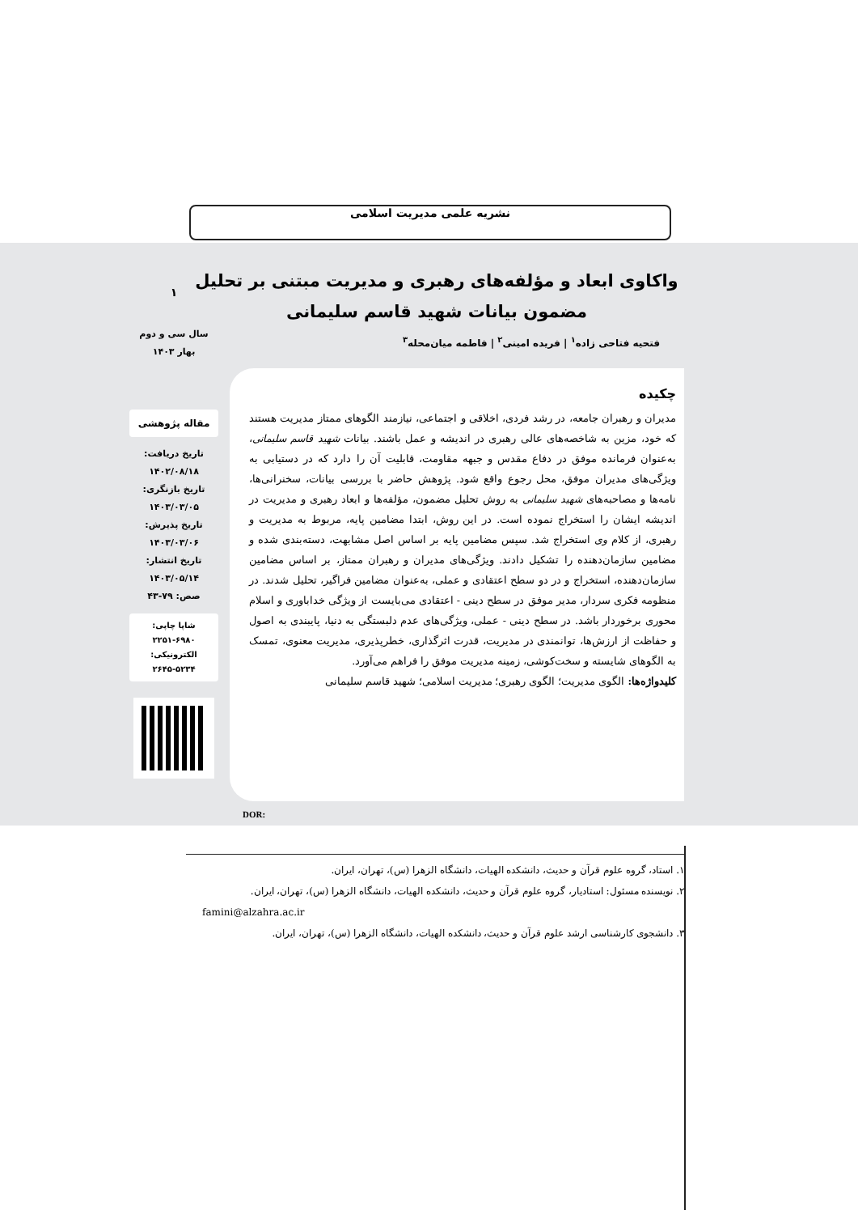نشریه علمی مدیریت اسلامی
واکاوی ابعاد و مؤلفه‌های رهبری و مدیریت مبتنی بر تحلیل مضمون بیانات شهید قاسم سلیمانی
فتحیه فتاحی زاده<sup>۱</sup> | فریده امینی<sup>۲</sup> | فاطمه میان‌محله<sup>۳</sup>
۱
سال سی و دوم
بهار ۱۴۰۳
مقاله پژوهشی
تاریخ دریافت:
۱۴۰۲/۰۸/۱۸
تاریخ بازنگری:
۱۴۰۳/۰۳/۰۵
تاریخ پذیرش:
۱۴۰۳/۰۳/۰۶
تاریخ انتشار:
۱۴۰۳/۰۵/۱۴
صص: ۷۹-۴۳
شاپا چاپی: ۶۹۸۰-۲۲۵۱
الکترونیکی: ۵۲۳۴-۲۶۴۵
چکیده
مدیران و رهبران جامعه، در رشد فردی، اخلاقی و اجتماعی، نیازمند الگوهای ممتاز مدیریت هستند که خود، مزین به شاخصه‌های عالی رهبری در اندیشه و عمل باشند. بیانات شهید قاسم سلیمانی، به‌عنوان فرمانده موفق در دفاع مقدس و جبهه مقاومت، قابلیت آن را دارد که در دستیابی به ویژگی‌های مدیران موفق، محل رجوع واقع شود. پژوهش حاضر با بررسی بیانات، سخنرانی‌ها، نامه‌ها و مصاحبه‌های شهید سلیمانی به روش تحلیل مضمون، مؤلفه‌ها و ابعاد رهبری و مدیریت در اندیشه ایشان را استخراج نموده است. در این روش، ابتدا مضامین پایه، مربوط به مدیریت و رهبری، از کلام وی استخراج شد. سپس مضامین پایه بر اساس اصل مشابهت، دسته‌بندی شده و مضامین سازمان‌دهنده را تشکیل دادند. ویژگی‌های مدیران و رهبران ممتاز، بر اساس مضامین سازمان‌دهنده، استخراج و در دو سطح اعتقادی و عملی، به‌عنوان مضامین فراگیر، تحلیل شدند. در منظومه فکری سردار، مدیر موفق در سطح دینی - اعتقادی می‌بایست از ویژگی خداباوری و اسلام محوری برخوردار باشد. در سطح دینی - عملی، ویژگی‌های عدم دلبستگی به دنیا، پایبندی به اصول و حفاظت از ارزش‌ها، توانمندی در مدیریت، قدرت اثرگذاری، خطرپذیری، مدیریت معنوی، تمسک به الگوهای شایسته و سخت‌کوشی، زمینه مدیریت موفق را فراهم می‌آورد.
کلیدواژه‌ها: الگوی مدیریت؛ الگوی رهبری؛ مدیریت اسلامی؛ شهید قاسم سلیمانی
DOR:
۱. استاد، گروه علوم قرآن و حدیث، دانشکده الهیات، دانشگاه الزهرا (س)، تهران، ایران.
۲. نویسنده مسئول: استادیار، گروه علوم قرآن و حدیث، دانشکده الهیات، دانشگاه الزهرا (س)، تهران، ایران.
famini@alzahra.ac.ir
۳. دانشجوی کارشناسی ارشد علوم قرآن و حدیث، دانشکده الهیات، دانشگاه الزهرا (س)، تهران، ایران.